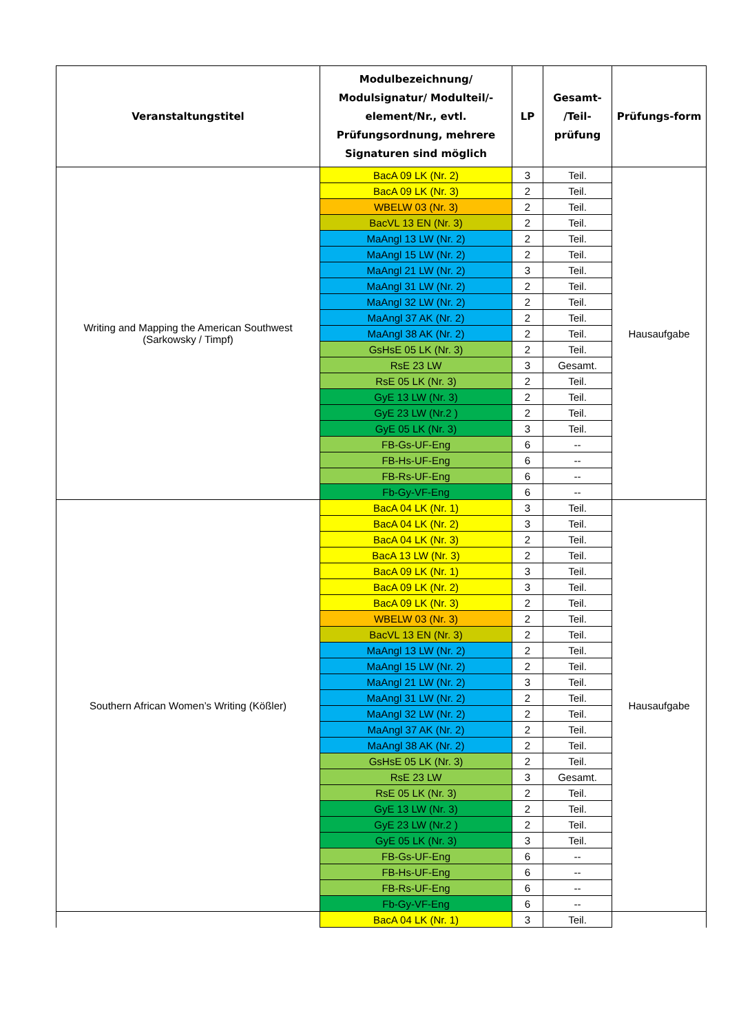| Veranstaltungstitel | Modulbezeichnung/ Modulsignatur/ Modulteil/-element/Nr., evtl. Prüfungsordnung, mehrere Signaturen sind möglich | LP | Gesamt- /Teil- prüfung | Prüfungs-form |
| --- | --- | --- | --- | --- |
| Writing and Mapping the American Southwest (Sarkowsky / Timpf) | BacA 09 LK (Nr. 2) | 3 | Teil. | Hausaufgabe |
| | BacA 09 LK (Nr. 3) | 2 | Teil. | |
| | WBELW 03 (Nr. 3) | 2 | Teil. | |
| | BacVL 13 EN (Nr. 3) | 2 | Teil. | |
| | MaAngl 13 LW (Nr. 2) | 2 | Teil. | |
| | MaAngl 15 LW (Nr. 2) | 2 | Teil. | |
| | MaAngl 21 LW (Nr. 2) | 3 | Teil. | |
| | MaAngl 31 LW (Nr. 2) | 2 | Teil. | |
| | MaAngl 32 LW (Nr. 2) | 2 | Teil. | |
| | MaAngl 37 AK (Nr. 2) | 2 | Teil. | |
| | MaAngl 38 AK (Nr. 2) | 2 | Teil. | |
| | GsHsE 05 LK (Nr. 3) | 2 | Teil. | |
| | RsE 23 LW | 3 | Gesamt. | |
| | RsE 05 LK (Nr. 3) | 2 | Teil. | |
| | GyE 13 LW (Nr. 3) | 2 | Teil. | |
| | GyE 23 LW (Nr.2 ) | 2 | Teil. | |
| | GyE 05 LK (Nr. 3) | 3 | Teil. | |
| | FB-Gs-UF-Eng | 6 | -- | |
| | FB-Hs-UF-Eng | 6 | -- | |
| | FB-Rs-UF-Eng | 6 | -- | |
| | Fb-Gy-VF-Eng | 6 | -- | |
| Southern African Women’s Writing (Kößler) | BacA 04 LK (Nr. 1) | 3 | Teil. | Hausaufgabe |
| | BacA 04 LK (Nr. 2) | 3 | Teil. | |
| | BacA 04 LK (Nr. 3) | 2 | Teil. | |
| | BacA 13 LW (Nr. 3) | 2 | Teil. | |
| | BacA 09 LK (Nr. 1) | 3 | Teil. | |
| | BacA 09 LK (Nr. 2) | 3 | Teil. | |
| | BacA 09 LK (Nr. 3) | 2 | Teil. | |
| | WBELW 03 (Nr. 3) | 2 | Teil. | |
| | BacVL 13 EN (Nr. 3) | 2 | Teil. | |
| | MaAngl 13 LW (Nr. 2) | 2 | Teil. | |
| | MaAngl 15 LW (Nr. 2) | 2 | Teil. | |
| | MaAngl 21 LW (Nr. 2) | 3 | Teil. | |
| | MaAngl 31 LW (Nr. 2) | 2 | Teil. | |
| | MaAngl 32 LW (Nr. 2) | 2 | Teil. | |
| | MaAngl 37 AK (Nr. 2) | 2 | Teil. | |
| | MaAngl 38 AK (Nr. 2) | 2 | Teil. | |
| | GsHsE 05 LK (Nr. 3) | 2 | Teil. | |
| | RsE 23 LW | 3 | Gesamt. | |
| | RsE 05 LK (Nr. 3) | 2 | Teil. | |
| | GyE 13 LW (Nr. 3) | 2 | Teil. | |
| | GyE 23 LW (Nr.2 ) | 2 | Teil. | |
| | GyE 05 LK (Nr. 3) | 3 | Teil. | |
| | FB-Gs-UF-Eng | 6 | -- | |
| | FB-Hs-UF-Eng | 6 | -- | |
| | FB-Rs-UF-Eng | 6 | -- | |
| | Fb-Gy-VF-Eng | 6 | -- | |
| | BacA 04 LK (Nr. 1) | 3 | Teil. | |